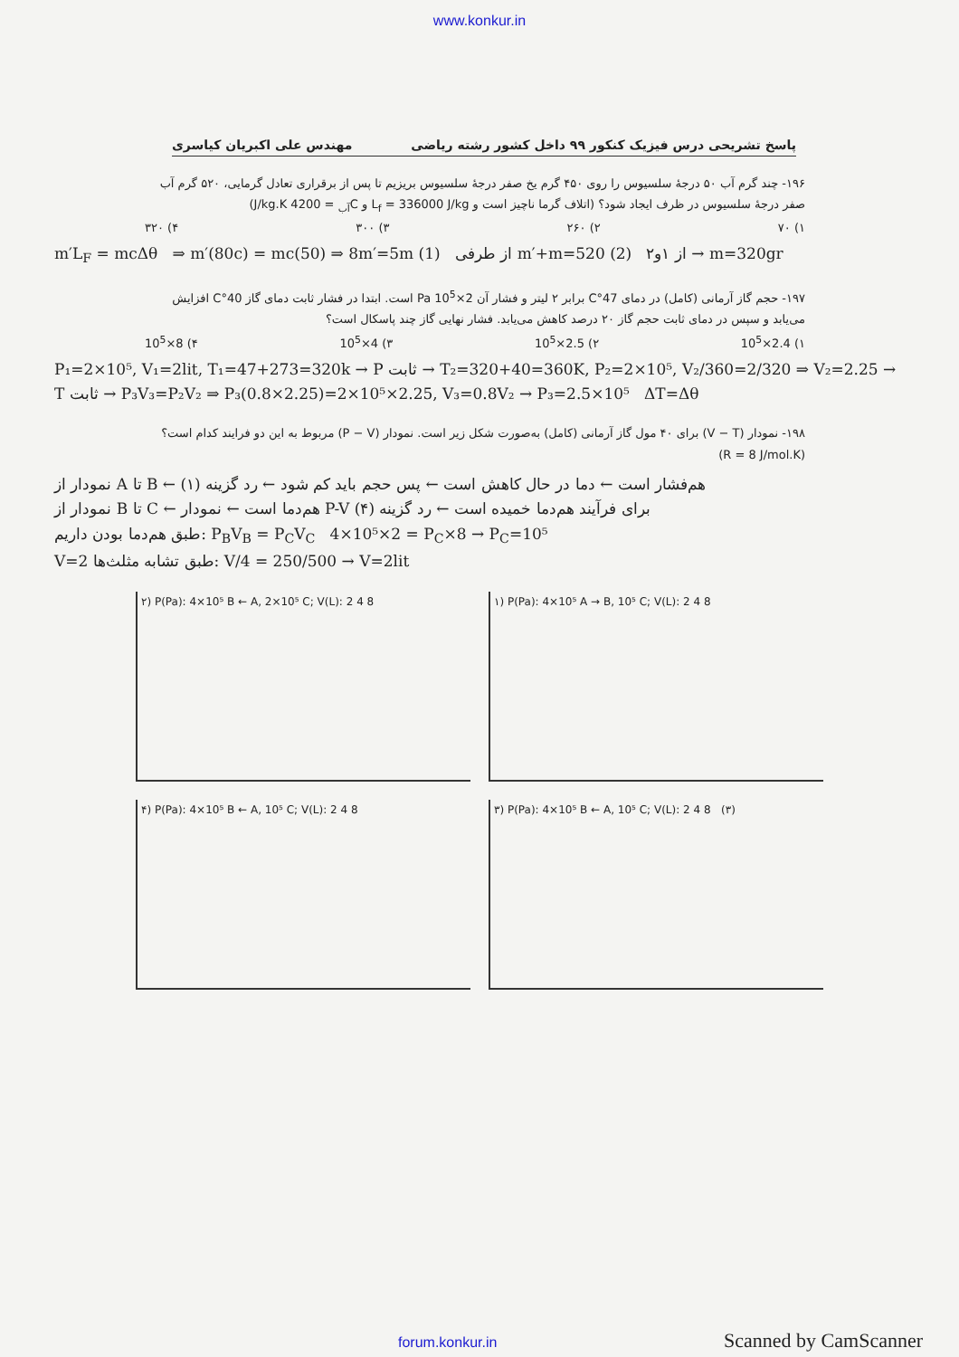www.konkur.in
پاسخ تشریحی درس فیزیک کنکور ۹۹ داخل کشور رشته ریاضی مهندس علی اکبریان کیاسری
۱۹۶- چند گرم آب ۵۰ درجهٔ سلسیوس را روی ۴۵۰ گرم یخ صفر درجهٔ سلسیوس بریزیم تا پس از برقراری تعادل گرمایی، ۵۲۰ گرم آب صفر درجهٔ سلسیوس در ظرف ایجاد شود؟ (اتلاف گرما ناچیز است و L<sub>f</sub> = 336000 J/kg و C<sub>آب</sub> = 4200 J/kg.K)
۱) ۷۰ ۲) ۲۶۰ ۳) ۳۰۰ ۴) ۳۲۰
m′L<sub>F</sub> = mcΔθ ⇒ m′(80c) = mc(50) ⇒ 8m′=5m (1) از طرفی m′+m=520 (2) از ۱و۲ → m=320gr
۱۹۷- حجم گاز آرمانی (کامل) در دمای 47°C برابر ۲ لیتر و فشار آن 2×10<sup>5</sup> Pa است. ابتدا در فشار ثابت دمای گاز 40°C افزایش می‌یابد و سپس در دمای ثابت حجم گاز ۲۰ درصد کاهش می‌یابد. فشار نهایی گاز چند پاسکال است؟
۱) 2.4×10<sup>5</sup> ۲) 2.5×10<sup>5</sup> ۳) 4×10<sup>5</sup> ۴) 8×10<sup>5</sup>
P₁=2×10⁵, V₁=2lit, T₁=47+273=320k → P ثابت → T₂=320+40=360K, P₂=2×10⁵, V₂/360=2/320 ⇒ V₂=2.25 → T ثابت → P₃V₃=P₂V₂ ⇒ P₃(0.8×2.25)=2×10⁵×2.25, V₃=0.8V₂ → P₃=2.5×10⁵ ΔT=Δθ
۱۹۸- نمودار (V − T) برای ۴۰ مول گاز آرمانی (کامل) به‌صورت شکل زیر است. نمودار (P − V) مربوط به این دو فرایند کدام است؟ (R = 8 J/mol.K)
نمودار از A تا B ← هم‌فشار است ← دما در حال کاهش است ← پس حجم باید کم شود ← رد گزینه (۱)
نمودار از B تا C ← هم‌دما است ← نمودار P-V برای فرآیند هم‌دما خمیده است ← رد گزینه (۴)
طبق هم‌دما بودن داریم: P<sub>B</sub>V<sub>B</sub> = P<sub>C</sub>V<sub>C</sub> 4×10⁵×2 = P<sub>C</sub>×8 → P<sub>C</sub>=10⁵
V=2 طبق تشابه مثلث‌ها: V/4 = 250/500 → V=2lit
۲) P(Pa): 4×10⁵ B ← A, 2×10⁵ C; V(L): 2 4 8
۱) P(Pa): 4×10⁵ A → B, 10⁵ C; V(L): 2 4 8
۴) P(Pa): 4×10⁵ B ← A, 10⁵ C; V(L): 2 4 8
۳) P(Pa): 4×10⁵ B ← A, 10⁵ C; V(L): 2 4 8 (۳)
forum.konkur.in Scanned by CamScanner